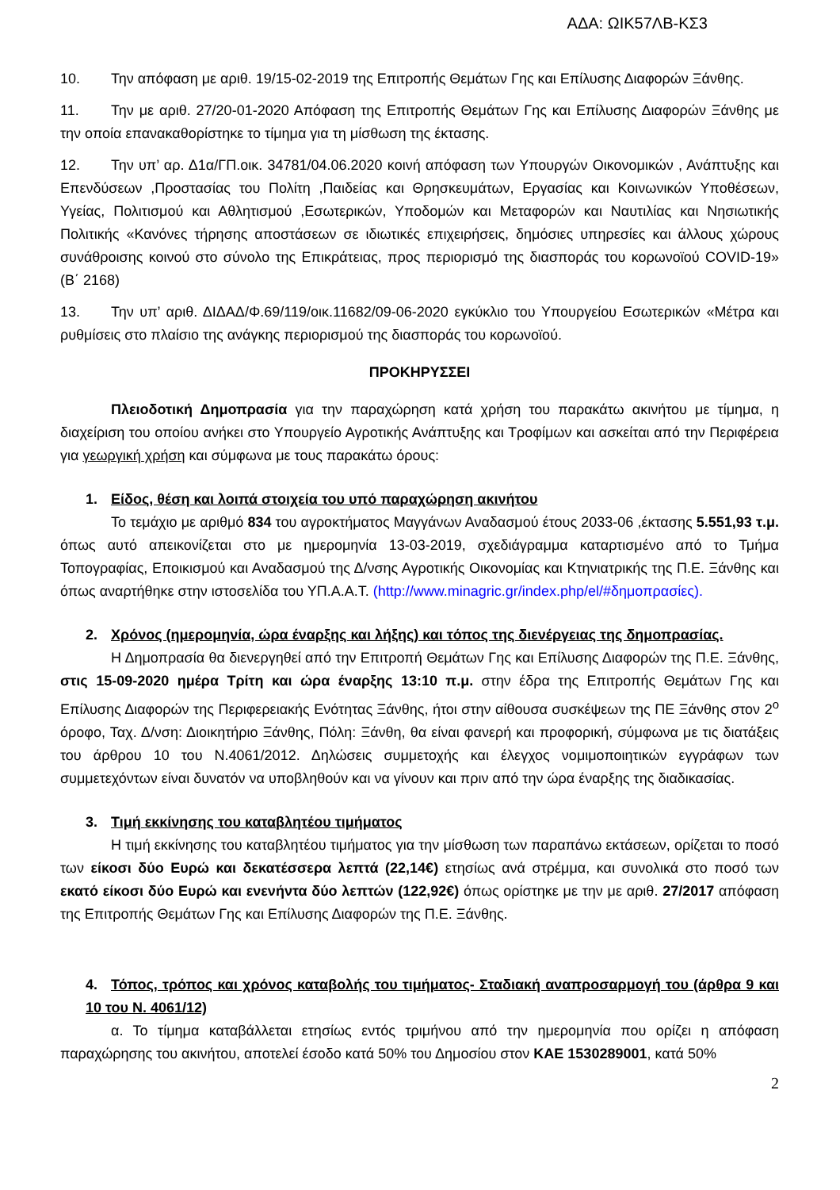ΑΔΑ: ΩΙΚ57ΛΒ-ΚΣ3
10. Την απόφαση με αριθ. 19/15-02-2019 της Επιτροπής Θεμάτων Γης και Επίλυσης Διαφορών Ξάνθης.
11. Την με αριθ. 27/20-01-2020 Απόφαση της Επιτροπής Θεμάτων Γης και Επίλυσης Διαφορών Ξάνθης με την οποία επανακαθορίστηκε το τίμημα για τη μίσθωση της έκτασης.
12. Την υπ’ αρ. Δ1α/ΓΠ.οικ. 34781/04.06.2020 κοινή απόφαση των Υπουργών Οικονομικών , Ανάπτυξης και Επενδύσεων ,Προστασίας του Πολίτη ,Παιδείας και Θρησκευμάτων, Εργασίας και Κοινωνικών Υποθέσεων, Υγείας, Πολιτισμού και Αθλητισμού ,Εσωτερικών, Υποδομών και Μεταφορών και Ναυτιλίας και Νησιωτικής Πολιτικής «Κανόνες τήρησης αποστάσεων σε ιδιωτικές επιχειρήσεις, δημόσιες υπηρεσίες και άλλους χώρους συνάθροισης κοινού στο σύνολο της Επικράτειας, προς περιορισμό της διασποράς του κορωνοϊού COVID-19» (Β΄ 2168)
13. Την υπ’ αριθ. ΔΙΔΑΔ/Φ.69/119/οικ.11682/09-06-2020 εγκύκλιο του Υπουργείου Εσωτερικών «Μέτρα και ρυθμίσεις στο πλαίσιο της ανάγκης περιορισμού της διασποράς του κορωνοϊού.
ΠΡΟΚΗΡΥΣΣΕΙ
Πλειοδοτική Δημοπρασία για την παραχώρηση κατά χρήση του παρακάτω ακινήτου με τίμημα, η διαχείριση του οποίου ανήκει στο Υπουργείο Αγροτικής Ανάπτυξης και Τροφίμων και ασκείται από την Περιφέρεια για γεωργική χρήση και σύμφωνα με τους παρακάτω όρους:
1. Είδος, θέση και λοιπά στοιχεία του υπό παραχώρηση ακινήτου
Το τεμάχιο με αριθμό 834 του αγροκτήματος Μαγγάνων Αναδασμού έτους 2033-06 ,έκτασης 5.551,93 τ.μ. όπως αυτό απεικονίζεται στο με ημερομηνία 13-03-2019, σχεδιάγραμμα καταρτισμένο από το Τμήμα Τοπογραφίας, Εποικισμού και Αναδασμού της Δ/νσης Αγροτικής Οικονομίας και Κτηνιατρικής της Π.Ε. Ξάνθης και όπως αναρτήθηκε στην ιστοσελίδα του ΥΠ.Α.Α.Τ. (http://www.minagric.gr/index.php/el/#δημοπρασίες).
2. Χρόνος (ημερομηνία, ώρα έναρξης και λήξης) και τόπος της διενέργειας της δημοπρασίας.
Η Δημοπρασία θα διενεργηθεί από την Επιτροπή Θεμάτων Γης και Επίλυσης Διαφορών της Π.Ε. Ξάνθης, στις 15-09-2020 ημέρα Τρίτη και ώρα έναρξης 13:10 π.μ. στην έδρα της Επιτροπής Θεμάτων Γης και Επίλυσης Διαφορών της Περιφερειακής Ενότητας Ξάνθης, ήτοι στην αίθουσα συσκέψεων της ΠΕ Ξάνθης στον 2<sup>ο</sup> όροφο, Ταχ. Δ/νση: Διοικητήριο Ξάνθης, Πόλη: Ξάνθη, θα είναι φανερή και προφορική, σύμφωνα με τις διατάξεις του άρθρου 10 του Ν.4061/2012. Δηλώσεις συμμετοχής και έλεγχος νομιμοποιητικών εγγράφων των συμμετεχόντων είναι δυνατόν να υποβληθούν και να γίνουν και πριν από την ώρα έναρξης της διαδικασίας.
3. Τιμή εκκίνησης του καταβλητέου τιμήματος
Η τιμή εκκίνησης του καταβλητέου τιμήματος για την μίσθωση των παραπάνω εκτάσεων, ορίζεται το ποσό των είκοσι δύο Ευρώ και δεκατέσσερα λεπτά (22,14€) ετησίως ανά στρέμμα, και συνολικά στο ποσό των εκατό είκοσι δύο Ευρώ και ενενήντα δύο λεπτών (122,92€) όπως ορίστηκε με την με αριθ. 27/2017 απόφαση της Επιτροπής Θεμάτων Γης και Επίλυσης Διαφορών της Π.Ε. Ξάνθης.
4. Τόπος, τρόπος και χρόνος καταβολής του τιμήματος- Σταδιακή αναπροσαρμογή του (άρθρα 9 και 10 του Ν. 4061/12)
α. Το τίμημα καταβάλλεται ετησίως εντός τριμήνου από την ημερομηνία που ορίζει η απόφαση παραχώρησης του ακινήτου, αποτελεί έσοδο κατά 50% του Δημοσίου στον ΚΑΕ 1530289001, κατά 50%
2